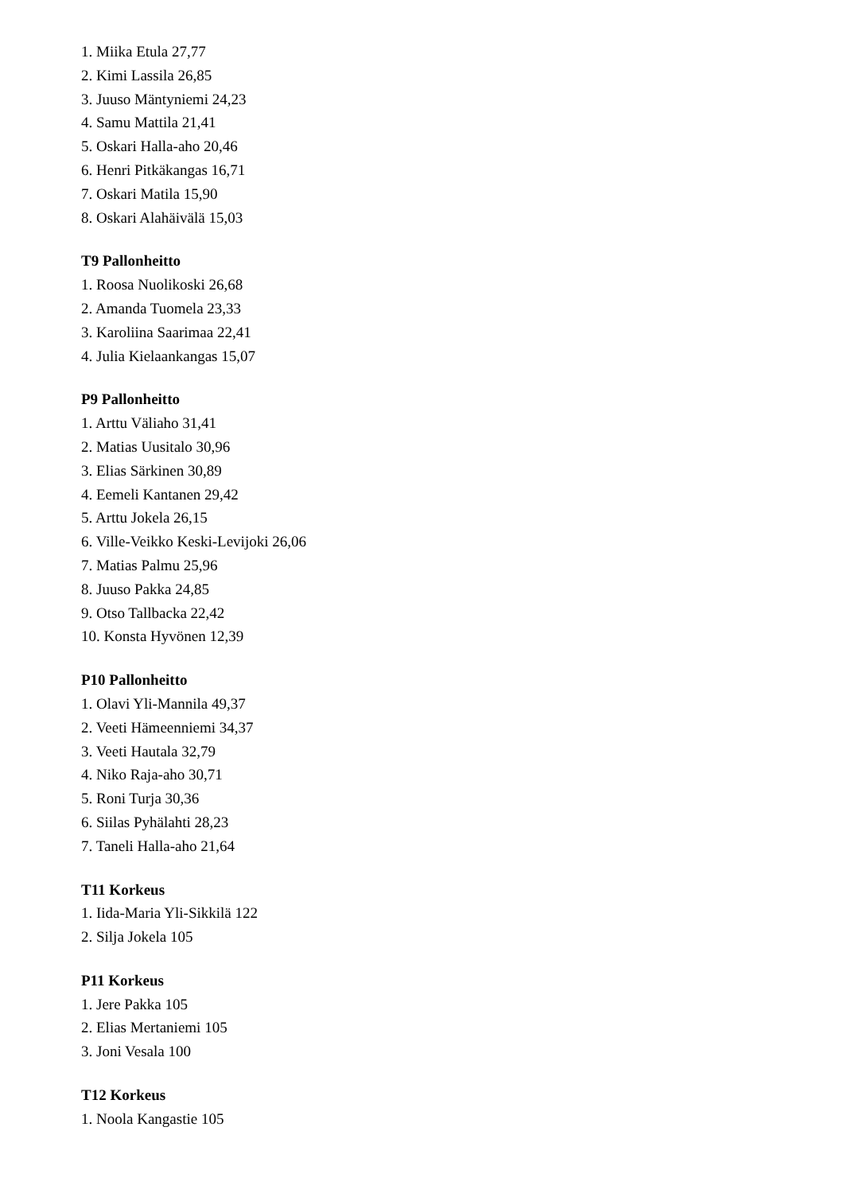1. Miika Etula 27,77
2. Kimi Lassila 26,85
3. Juuso Mäntyniemi 24,23
4. Samu Mattila 21,41
5. Oskari Halla-aho 20,46
6. Henri Pitkäkangas 16,71
7. Oskari Matila 15,90
8. Oskari Alahäivälä 15,03
T9 Pallonheitto
1. Roosa Nuolikoski 26,68
2. Amanda Tuomela 23,33
3. Karoliina Saarimaa 22,41
4. Julia Kielaankangas 15,07
P9 Pallonheitto
1. Arttu Väliaho 31,41
2. Matias Uusitalo 30,96
3. Elias Särkinen 30,89
4. Eemeli Kantanen 29,42
5. Arttu Jokela 26,15
6. Ville-Veikko Keski-Levijoki 26,06
7. Matias Palmu 25,96
8. Juuso Pakka 24,85
9. Otso Tallbacka 22,42
10. Konsta Hyvönen 12,39
P10 Pallonheitto
1. Olavi Yli-Mannila 49,37
2. Veeti Hämeenniemi 34,37
3. Veeti Hautala 32,79
4. Niko Raja-aho 30,71
5. Roni Turja 30,36
6. Siilas Pyhälahti 28,23
7. Taneli Halla-aho 21,64
T11 Korkeus
1. Iida-Maria Yli-Sikkilä 122
2. Silja Jokela 105
P11 Korkeus
1. Jere Pakka 105
2. Elias Mertaniemi 105
3. Joni Vesala 100
T12 Korkeus
1. Noola Kangastie 105